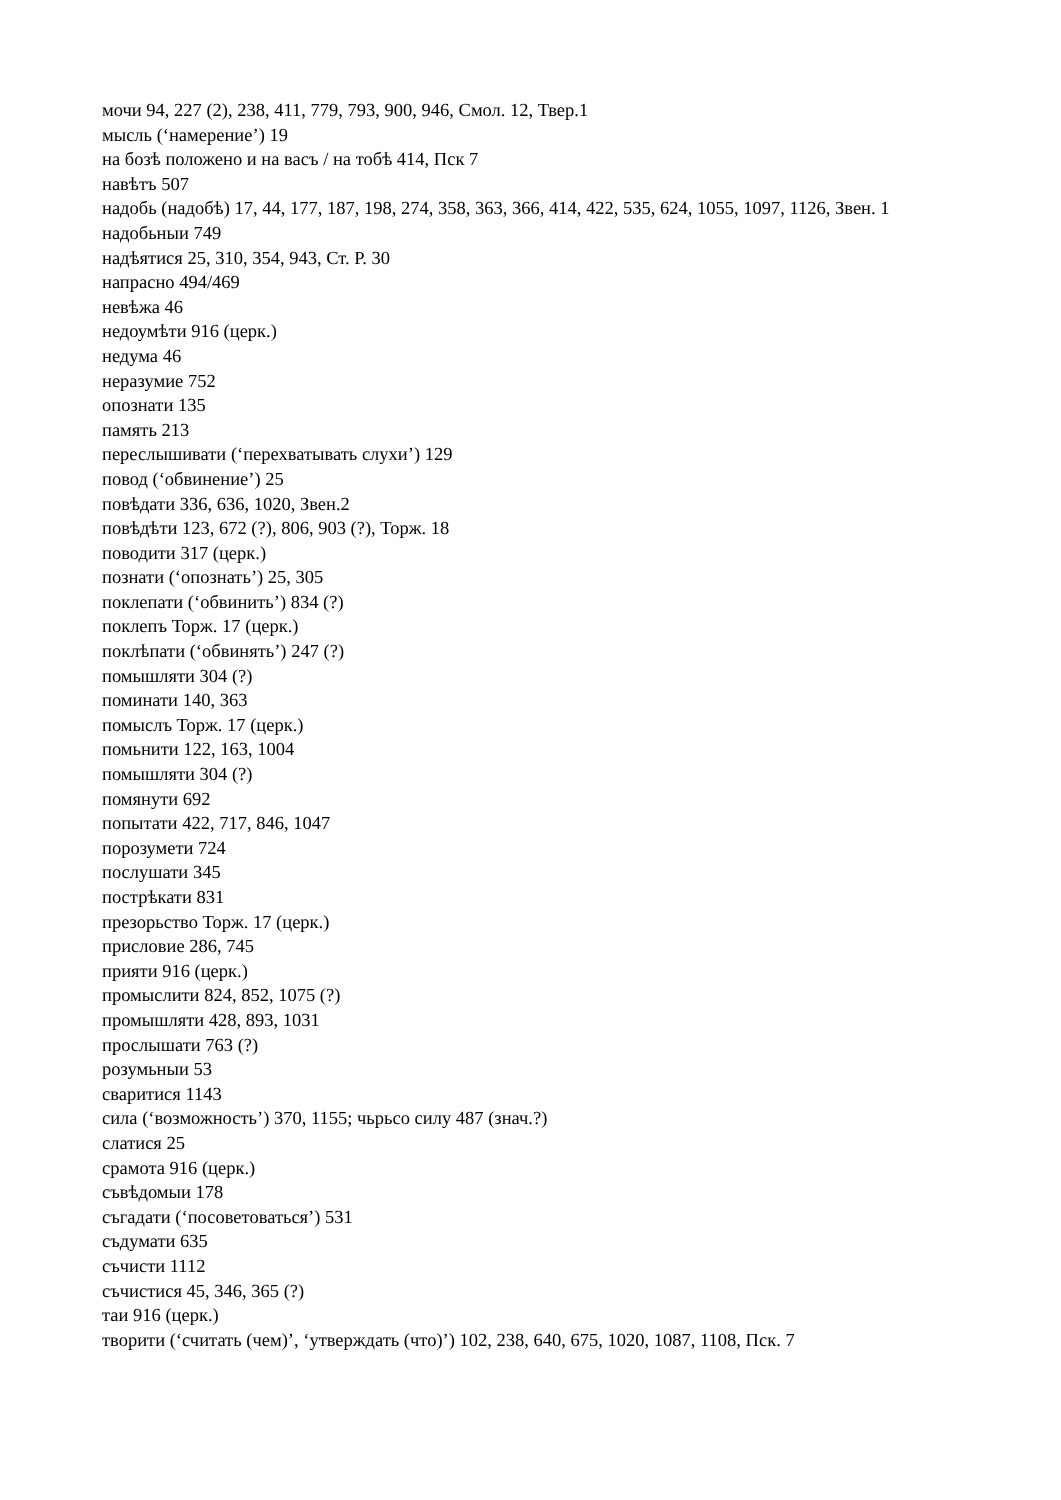мочи 94, 227 (2), 238, 411, 779, 793, 900, 946, Смол. 12, Твер.1
мысль (‘намерение’) 19
на бозѣ положено и на васъ / на тобѣ 414, Пск 7
навѣтъ 507
надобь (надобѣ) 17, 44, 177, 187, 198, 274, 358, 363, 366, 414, 422, 535, 624, 1055, 1097, 1126, Звен. 1
надобьныи 749
надѣятися 25, 310, 354, 943, Ст. Р. 30
напрасно 494/469
невѣжа 46
недоумѣти 916 (церк.)
недума 46
неразумие 752
опознати 135
память 213
переслышивати (‘перехватывать слухи’) 129
повод (‘обвинение’) 25
повѣдати 336, 636, 1020, Звен.2
повѣдѣти 123, 672 (?), 806, 903 (?), Торж. 18
поводити 317 (церк.)
познати (‘опознать’) 25, 305
поклепати (‘обвинить’) 834 (?)
поклепъ Торж. 17 (церк.)
поклѣпати (‘обвинять’) 247 (?)
помышляти 304 (?)
поминати 140, 363
помыслъ Торж. 17 (церк.)
помьнити 122, 163, 1004
помышляти 304 (?)
помянути 692
попытати 422, 717, 846, 1047
порозумети 724
послушати 345
пострѣкати 831
презорьство Торж. 17 (церк.)
присловие 286, 745
прияти 916 (церк.)
промыслити 824, 852, 1075 (?)
промышляти 428, 893, 1031
прослышати 763 (?)
розумьныи 53
сваритися 1143
сила (‘возможность’) 370, 1155; чьрьсо силу 487 (знач.?)
слатися 25
срамота 916 (церк.)
съвѣдомыи 178
съгадати (‘посоветоваться’) 531
съдумати 635
съчисти 1112
съчистися 45, 346, 365 (?)
таи 916 (церк.)
творити (‘считать (чем)’, ‘утверждать (что)’) 102, 238, 640, 675, 1020, 1087, 1108, Пск. 7